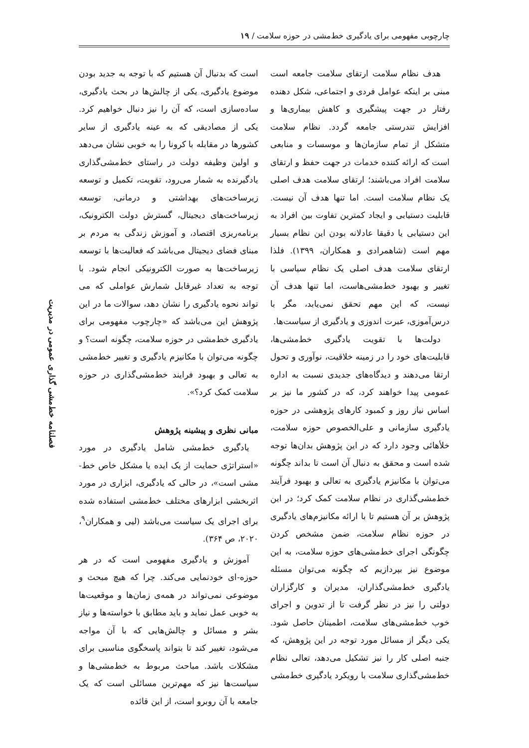چارچوبی مفهومی برای یادگیری خط‌مشی در حوزه سلامت / ۱۹
هدف نظام سلامت ارتقای سلامت جامعه است مبنی بر اینکه عوامل فردی و اجتماعی، شکل دهنده رفتار در جهت پیشگیری و کاهش بیماری‌ها و افزایش تندرستی جامعه گردد. نظام سلامت متشکل از تمام سازمان‌ها و موسسات و منابعی است که ارائه کننده خدمات در جهت حفظ و ارتقای سلامت افراد می‌باشند؛ ارتقای سلامت هدف اصلی یک نظام سلامت است. اما تنها هدف آن نیست. قابلیت دستیابی و ایجاد کمترین تفاوت بین افراد به این دستیابی یا دقیقا عادلانه بودن این نظام بسیار مهم است (شاهمرادی و همکاران، ۱۳۹۹). فلذا ارتقای سلامت هدف اصلی یک نظام سیاسی با تغییر و بهبود خط‌مشی‌هاست، اما تنها هدف آن نیست، که این مهم تحقق نمی‌یابد، مگر با درس‌آموزی، عبرت اندوزی و یادگیری از سیاست‌ها.
دولت‌ها با تقویت یادگیری خط‌مشی‌ها، قابلیت‌های خود را در زمینه خلاقیت، نوآوری و تحول ارتقا می‌دهند و دیدگاه‌های جدیدی نسبت به اداره عمومی پیدا خواهند کرد، که در کشور ما نیز بر اساس نیاز روز و کمبود کارهای پژوهشی در حوزه یادگیری سازمانی و علی‌الخصوص حوزه سلامت، خلأهائی وجود دارد که در این پژوهش بدان‌ها توجه شده است و محقق به دنبال آن است تا بداند چگونه می‌توان با مکانیزم یادگیری به تعالی و بهبود فرآیند خط‌مشی‌گذاری در نظام سلامت کمک کرد؛ در این پژوهش بر آن هستیم تا با ارائه مکانیزم‌های یادگیری در حوزه نظام سلامت، ضمن مشخص کردن چگونگی اجرای خط‌مشی‌های حوزه سلامت، به این موضوع نیز بپردازیم که چگونه می‌توان مسئله یادگیری خط‌مشی‌گذاران، مدیران و کارگزاران دولتی را نیز در نظر گرفت تا از تدوین و اجرای خوب خط‌مشی‌های سلامت، اطمینان حاصل شود. یکی دیگر از مسائل مورد توجه در این پژوهش، که جنبه اصلی کار را نیز تشکیل می‌دهد، تعالی نظام خط‌مشی‌گذاری سلامت با رویکرد یادگیری خط‌مشی
است که بدنبال آن هستیم که با توجه به جدید بودن موضوع یادگیری، یکی از چالش‌ها در بحث یادگیری، ساده‌سازی است، که آن را نیز دنبال خواهیم کرد. یکی از مصادیقی که به عینه یادگیری از سایر کشورها در مقابله با کرونا را به خوبی نشان می‌دهد و اولین وظیفه دولت در راستای خط‌مشی‌گذاری یادگیرنده به شمار می‌رود، تقویت، تکمیل و توسعه زیرساخت‌های بهداشتی و درمانی، توسعه زیرساخت‌های دیجیتال، گسترش دولت الکترونیک، برنامه‌ریزی اقتصاد، و آموزش زندگی به مردم بر مبنای فضای دیجیتال می‌باشد که فعالیت‌ها با توسعه زیرساخت‌ها به صورت الکترونیکی انجام شود. با توجه به تعداد غیرقابل شمارش عواملی که می تواند نحوه یادگیری را نشان دهد، سوالات ما در این پژوهش این می‌باشد که «چارچوب مفهومی برای یادگیری خط‌مشی در حوزه سلامت، چگونه است؟ و چگونه می‌توان با مکانیزم یادگیری و تغییر خط‌مشی به تعالی و بهبود فرایند خط‌مشی‌گذاری در حوزه سلامت کمک کرد؟».
مبانی نظری و پیشینه پژوهش
یادگیری خط‌مشی شامل یادگیری در مورد «استراتژی حمایت از یک ایده یا مشکل خاص خط-مشی است»، در حالی که یادگیری، ابزاری در مورد اثربخشی ابزارهای مختلف خط‌مشی استفاده شده برای اجرای یک سیاست می‌باشد (لیی و همکاران<sup>۹</sup>، ۲۰۲۰، ص ۳۶۴).
آموزش و یادگیری مفهومی است که در هر حوزه-ای خودنمایی می‌کند. چرا که هیچ مبحث و موضوعی نمی‌تواند در همه‌ی زمان‌ها و موقعیت‌ها به خوبی عمل نماید و باید مطابق با خواسته‌ها و نیاز بشر و مسائل و چالش‌هایی که با آن مواجه می‌شود، تغییر کند تا بتواند پاسخگوی مناسبی برای مشکلات باشد. مباحث مربوط به خط‌مشی‌ها و سیاست‌ها نیز که مهم‌ترین مسائلی است که یک جامعه با آن روبرو است، از این قائده
فصلنامه خط‌مشی گذاری عمومی در مدیریت